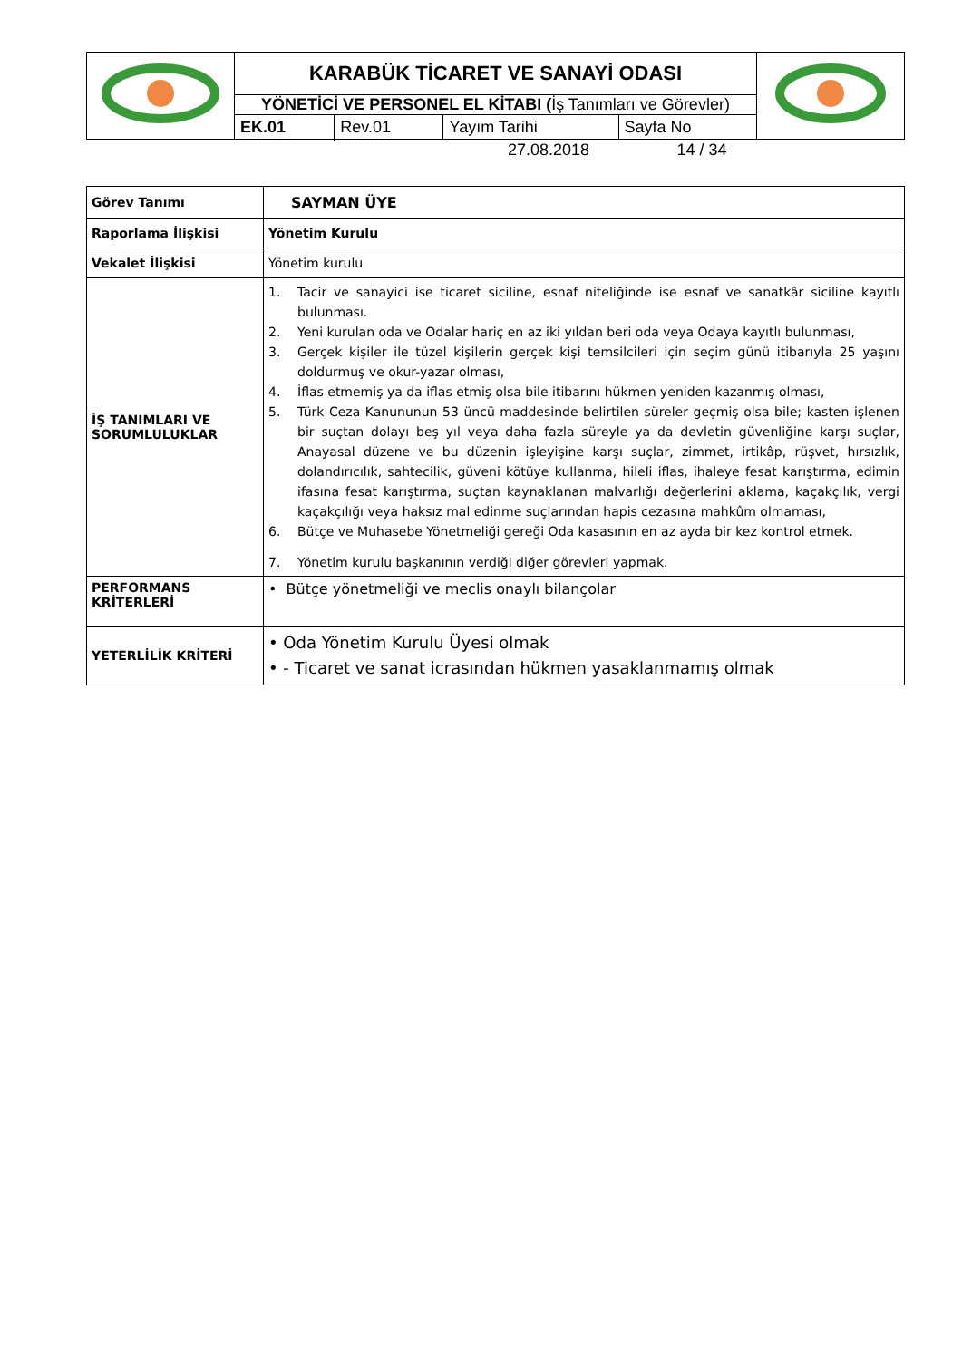| | KARABÜK TİCARET VE SANAYİ ODASI | | | | |
| | YÖNETİCİ VE PERSONEL EL KİTABI ( İş Tanımları ve Görevler) | | | | |
| | EK.01 | Rev.01 | Yayım Tarihi | Sayfa No | |
| Görev Tanımı | SAYMAN ÜYE |
| Raporlama İlişkisi | Yönetim Kurulu |
| Vekalet İlişkisi | Yönetim kurulu |
| İŞ TANIMLARI VE SORUMLULUKLAR | 1. Tacir ve sanayici ise ticaret siciline, esnaf niteliğinde ise esnaf ve sanatkâr siciline kayıtlı bulunması. 2. Yeni kurulan oda ve Odalar hariç en az iki yıldan beri oda veya Odaya kayıtlı bulunması, 3. Gerçek kişiler ile tüzel kişilerin gerçek kişi temsilcileri için seçim günü itibarıyla 25 yaşını doldurmuş ve okur-yazar olması, 4. İflas etmemiş ya da iflas etmiş olsa bile itibarını hükmen yeniden kazanmış olması, 5. Türk Ceza Kanununun 53 üncü maddesinde belirtilen süreler geçmiş olsa bile; kasten işlenen bir suçtan dolayı beş yıl veya daha fazla süreyle ya da devletin güvenliğine karşı suçlar, Anayasal düzene ve bu düzenin işleyişine karşı suçlar, zimmet, irtikâp, rüşvet, hırsızlık, dolandırıcılık, sahtecilik, güveni kötüye kullanma, hileli iflas, ihaleye fesat karıştırma, edimin ifasına fesat karıştırma, suçtan kaynaklanan malvarlığı değerlerini aklama, kaçakçılık, vergi kaçakçılığı veya haksız mal edinme suçlarından hapis cezasına mahkûm olmaması, 6. Bütçe ve Muhasebe Yönetmeliği gereği Oda kasasının en az ayda bir kez kontrol etmek. 7. Yönetim kurulu başkanının verdiği diğer görevleri yapmak. |
| PERFORMANS KRİTERLERİ | • Bütçe yönetmeliği ve meclis onaylı bilançolar |
| YETERLİLİK KRİTERİ | • Oda Yönetim Kurulu Üyesi olmak • - Ticaret ve sanat icrasından hükmen yasaklanmamış olmak |
27.08.2018 14 / 34